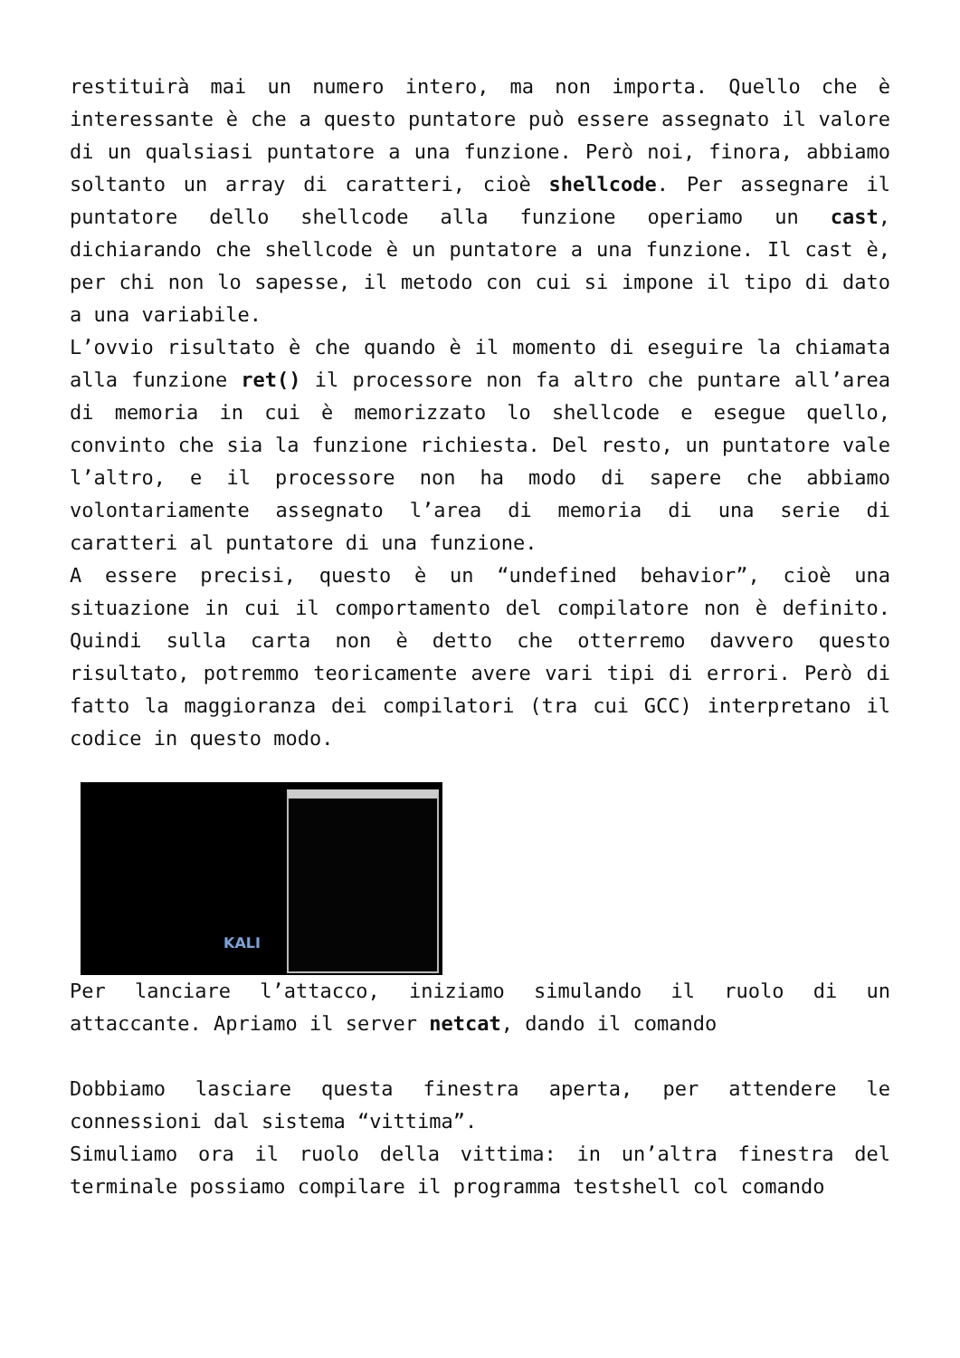restituirà mai un numero intero, ma non importa. Quello che è interessante è che a questo puntatore può essere assegnato il valore di un qualsiasi puntatore a una funzione. Però noi, finora, abbiamo soltanto un array di caratteri, cioè shellcode. Per assegnare il puntatore dello shellcode alla funzione operiamo un cast, dichiarando che shellcode è un puntatore a una funzione. Il cast è, per chi non lo sapesse, il metodo con cui si impone il tipo di dato a una variabile.
L’ovvio risultato è che quando è il momento di eseguire la chiamata alla funzione ret() il processore non fa altro che puntare all’area di memoria in cui è memorizzato lo shellcode e esegue quello, convinto che sia la funzione richiesta. Del resto, un puntatore vale l’altro, e il processore non ha modo di sapere che abbiamo volontariamente assegnato l’area di memoria di una serie di caratteri al puntatore di una funzione.
A essere precisi, questo è un “undefined behavior”, cioè una situazione in cui il comportamento del compilatore non è definito. Quindi sulla carta non è detto che otterremo davvero questo risultato, potremmo teoricamente avere vari tipi di errori. Però di fatto la maggioranza dei compilatori (tra cui GCC) interpretano il codice in questo modo.
KALI
Per lanciare l’attacco, iniziamo simulando il ruolo di un attaccante. Apriamo il server netcat, dando il comando
Dobbiamo lasciare questa finestra aperta, per attendere le connessioni dal sistema “vittima”.
Simuliamo ora il ruolo della vittima: in un’altra finestra del terminale possiamo compilare il programma testshell col comando